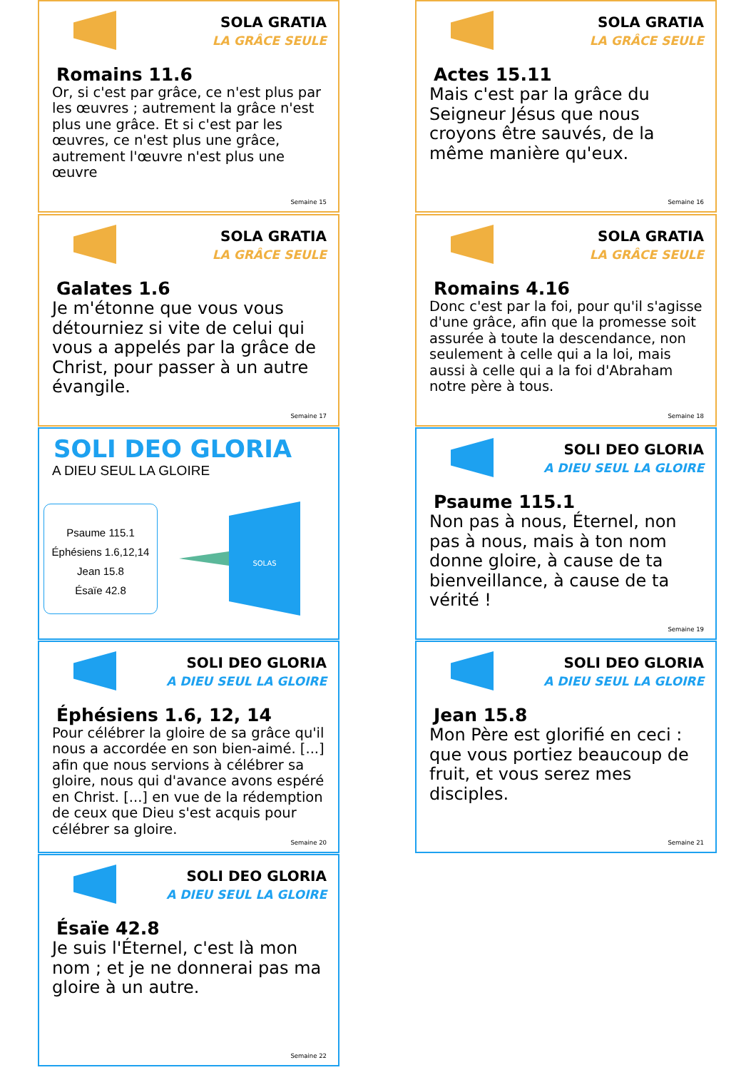SOLA GRATIA
LA GRÂCE SEULE
Romains 11.6
Or, si c'est par grâce, ce n'est plus par les œuvres ; autrement la grâce n'est plus une grâce. Et si c'est par les œuvres, ce n'est plus une grâce, autrement l'œuvre n'est plus une œuvre
Semaine 15
SOLA GRATIA
LA GRÂCE SEULE
Actes 15.11
Mais c'est par la grâce du Seigneur Jésus que nous croyons être sauvés, de la même manière qu'eux.
Semaine 16
SOLA GRATIA
LA GRÂCE SEULE
Galates 1.6
Je m'étonne que vous vous détourniez si vite de celui qui vous a appelés par la grâce de Christ, pour passer à un autre évangile.
Semaine 17
SOLA GRATIA
LA GRÂCE SEULE
Romains 4.16
Donc c'est par la foi, pour qu'il s'agisse d'une grâce, afin que la promesse soit assurée à toute la descendance, non seulement à celle qui a la loi, mais aussi à celle qui a la foi d'Abraham notre père à tous.
Semaine 18
SOLI DEO GLORIA
A DIEU SEUL LA GLOIRE
Psaume 115.1
Éphésiens 1.6,12,14
Jean 15.8
Ésaïe 42.8
SOLAS
SOLI DEO GLORIA
A DIEU SEUL LA GLOIRE
Psaume 115.1
Non pas à nous, Éternel, non pas à nous, mais à ton nom donne gloire, à cause de ta bienveillance, à cause de ta vérité !
Semaine 19
SOLI DEO GLORIA
A DIEU SEUL LA GLOIRE
Éphésiens 1.6, 12, 14
Pour célébrer la gloire de sa grâce qu'il nous a accordée en son bien-aimé. [...] afin que nous servions à célébrer sa gloire, nous qui d'avance avons espéré en Christ. [...] en vue de la rédemption de ceux que Dieu s'est acquis pour célébrer sa gloire.
Semaine 20
SOLI DEO GLORIA
A DIEU SEUL LA GLOIRE
Jean 15.8
Mon Père est glorifié en ceci : que vous portiez beaucoup de fruit, et vous serez mes disciples.
Semaine 21
SOLI DEO GLORIA
A DIEU SEUL LA GLOIRE
Ésaïe 42.8
Je suis l'Éternel, c'est là mon nom ; et je ne donnerai pas ma gloire à un autre.
Semaine 22